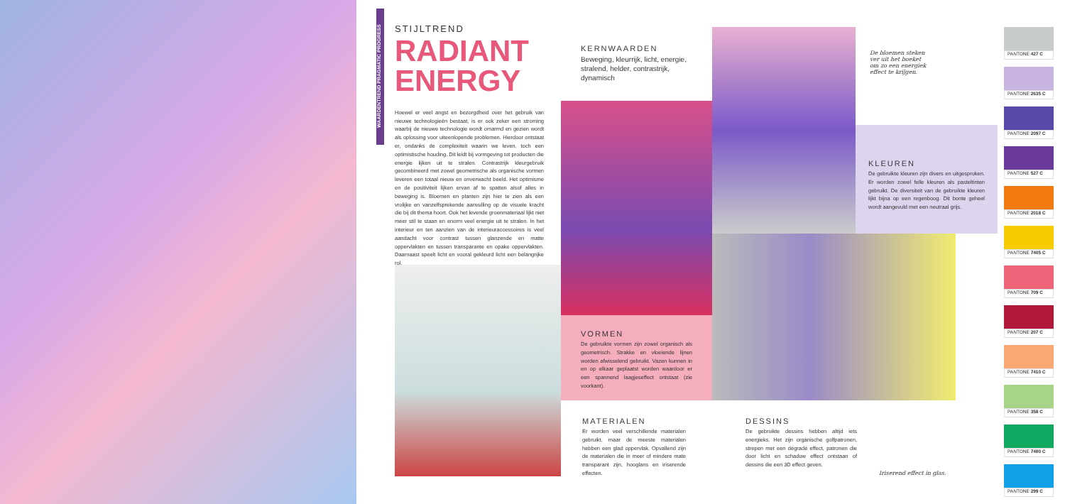STIJLTREND
RADIANT
ENERGY
Hoewel er veel angst en bezorgdheid over het gebruik van nieuwe technologieën bestaat, is er ook zeker een stroming waarbij de nieuwe technologie wordt omarmd en gezien wordt als oplossing voor uiteenlopende problemen. Hierdoor ontstaat er, ondanks de complexiteit waarin we leven, toch een optimistische houding. Dit leidt bij vormgeving tot producten die energie lijken uit te stralen. Contrastrijk kleurgebruik gecombineerd met zowel geometrische als organische vormen leveren een totaal nieuw en onverwacht beeld. Het optimisme en de positiviteit lijken ervan af te spatten alsof alles in beweging is. Bloemen en planten zijn hier te zien als een vrolijke en vanzelfsprekende aanvulling op de visuele kracht die bij dit thema hoort. Ook het levende groenmateriaal lijkt niet meer stil te staan en enorm veel energie uit te stralen. In het interieur en ten aanzien van de interieuraccessoires is veel aandacht voor contrast tussen glanzende en matte oppervlakten en tussen transparante en opake oppervlakten. Daarnaast speelt licht en vooral gekleurd licht een belangrijke rol.
WAARDENTREND PRAGMATIC PROGRESS
KERNWAARDEN
Beweging, kleurrijk, licht, energie, stralend, helder, contrastrijk, dynamisch
VORMEN
De gebruikte vormen zijn zowel organisch als geometrisch. Strakke en vloeiende lijnen worden afwisselend gebruikt. Vazen kunnen in en op elkaar geplaatst worden waardoor er een spannend laagjeseffect ontstaat (zie voorkant).
MATERIALEN
Er worden veel verschillende materialen gebruikt, maar de meeste materialen hebben een glad oppervlak. Opvallend zijn de materialen die in meer of mindere mate transparant zijn, hooglans en iriserende effecten.
KLEUREN
De gebruikte kleuren zijn divers en uitgesproken. Er worden zowel felle kleuren als pasteltinten gebruikt. De diversiteit van de gebruikte kleuren lijkt bijna op een regenboog. Dit bonte geheel wordt aangevuld met een neutraal grijs.
De bloemen steken ver uit het boeket om zo een energiek effect te krijgen.
DESSINS
De gebruikte dessins hebben altijd iets energieks. Het zijn organische golfpatronen, strepen met een dégradé effect, patronen die door licht en schaduw effect ontstaan of dessins die een 3D effect geven.
Iriserend effect in glas.
PANTONE 427 C
PANTONE 2635 C
PANTONE 2097 C
PANTONE 527 C
PANTONE 2018 C
PANTONE 7405 C
PANTONE 709 C
PANTONE 207 C
PANTONE 7410 C
PANTONE 358 C
PANTONE 7480 C
PANTONE 299 C